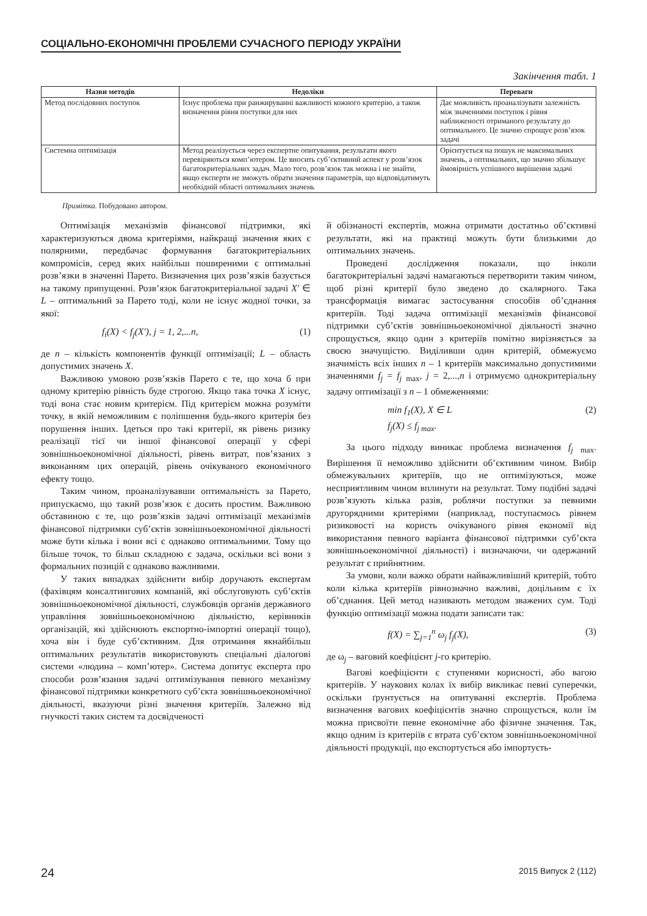СОЦІАЛЬНО-ЕКОНОМІЧНІ ПРОБЛЕМИ СУЧАСНОГО ПЕРІОДУ УКРАЇНИ
Закінчення табл. 1
| Назви методів | Недоліки | Переваги |
| --- | --- | --- |
| Метод послідовних поступок | Існує проблема при ранжируванні важливості кожного критерію, а також визначення рівня поступки для них | Дає можливість проаналізувати залежність між значеннями поступок і рівня наближеності отриманого результату до оптимального. Це значно спрощує розв’язок задачі |
| Системна оптимізація | Метод реалізується через експертне опитування, результати якого перевіряються комп’ютером. Це вносить суб’єктивний аспект у розв’язок багатокритеріальних задач. Мало того, розв’язок так можна і не знайти, якщо експерти не зможуть обрати значення параметрів, що відповідатимуть необхідній області оптимальних значень | Орієнтується на пошук не максимальних значень, а оптимальних, що значно збільшує ймовірність успішного вирішення задачі |
Примітка. Побудовано автором.
Оптимізація механізмів фінансової підтримки, які характеризуються двома критеріями, найкращі значення яких є полярними, передбачає формування багатокритеріальних компромісів, серед яких найбільш поширеними є оптимальні розв’язки в значенні Парето. Визначення цих розв’язків базується на такому припущенні. Розв’язок багатокритеріальної задачі X′ ∈ L – оптимальний за Парето тоді, коли не існує жодної точки, за якої:
f<sub>i</sub>(X) < f<sub>j</sub>(X′), j = 1, 2,...n, (1)
де n – кількість компонентів функції оптимізації; L – область допустимих значень X.
Важливою умовою розв’язків Парето є те, що хоча б при одному критерію рівність буде строгою. Якщо така точка X існує, тоді вона стає новим критерієм. Під критерієм можна розуміти точку, в якій неможливим є поліпшення будь-якого критерія без порушення інших. Ідеться про такі критерії, як рівень ризику реалізації тієї чи іншої фінансової операції у сфері зовнішньоекономічної діяльності, рівень витрат, пов’язаних з виконанням цих операцій, рівень очікуваного економічного ефекту тощо.
Таким чином, проаналізувавши оптимальність за Парето, припускаємо, що такий розв’язок є досить простим. Важливою обставиною є те, що розв’язків задачі оптимізації механізмів фінансової підтримки суб’єктів зовнішньоекономічної діяльності може бути кілька і вони всі є однаково оптимальними. Тому що більше точок, то більш складною є задача, оскільки всі вони з формальних позицій є однаково важливими.
У таких випадках здійснити вибір доручають експертам (фахівцям консалтингових компаній, які обслуговують суб’єктів зовнішньоекономічної діяльності, службовців органів державного управління зовнішньоекономічною діяльністю, керівників організацій, які здійснюють експортно-імпортні операції тощо), хоча він і буде суб’єктивним. Для отримання якнайбільш оптимальних результатів використовують спеціальні діалогові системи «людина – комп’ютер». Система допитує експерта про способи розв’язання задачі оптимізування певного механізму фінансової підтримки конкретного суб’єкта зовнішньоекономічної діяльності, вказуючи різні значення критеріїв. Залежно від гнучкості таких систем та досвідченості
й обізнаності експертів, можна отримати достатньо об’єктивні результати, які на практиці можуть бути близькими до оптимальних значень.
Проведені дослідження показали, що інколи багатокритеріальні задачі намагаються перетворити таким чином, щоб різні критерії було зведено до скалярного. Така трансформація вимагає застосування способів об’єднання критеріїв. Тоді задача оптимізації механізмів фінансової підтримки суб’єктів зовнішньоекономічної діяльності значно спрощується, якщо один з критеріїв помітно вирізняється за своєю значущістю. Виділивши один критерій, обмежуємо значимість всіх інших n – 1 критеріїв максимально допустимими значеннями f<sub>j</sub> = f<sub>j</sub> <sub>max</sub>, j = 2,...,n і отримуємо однокритеріальну задачу оптимізації з n – 1 обмеженнями:
min f<sub>1</sub>(X), X ∈ L
f<sub>j</sub>(X) ≤ f<sub>j max</sub>. (2)
За цього підходу виникає проблема визначення f<sub>j</sub> <sub>max</sub>. Вирішення її неможливо здійснити об’єктивним чином. Вибір обмежувальних критеріїв, що не оптимізуються, може несприятливим чином вплинути на результат. Тому подібні задачі розв’язують кілька разів, роблячи поступки за певними другорядними критеріями (наприклад, поступаємось рівнем ризиковості на користь очікуваного рівня економії від використання певного варіанта фінансової підтримки суб’єкта зовнішньоекономічної діяльності) і визначаючи, чи одержаний результат є прийнятним.
За умови, коли важко обрати найважливіший критерій, тобто коли кілька критеріїв рівнозначно важливі, доцільним є їх об’єднання. Цей метод називають методом зважених сум. Тоді функцію оптимізації можна подати записати так:
f(X) = ∑<sub>j=1</sub><sup>n</sup> ω<sub>j</sub> f<sub>j</sub>(X), (3)
де ω<sub>j</sub> – ваговий коефіцієнт j-го критерію.
Вагові коефіцієнти є ступенями корисності, або вагою критеріїв. У наукових колах їх вибір викликає певні суперечки, оскільки ґрунтується на опитуванні експертів. Проблема визначення вагових коефіцієнтів значно спрощується, коли їм можна присвоїти певне економічне або фізичне значення. Так, якщо одним із критеріїв є втрата суб’єктом зовнішньоекономічної діяльності продукції, що експортується або імпортуєть-
24 2015 Випуск 2 (112)